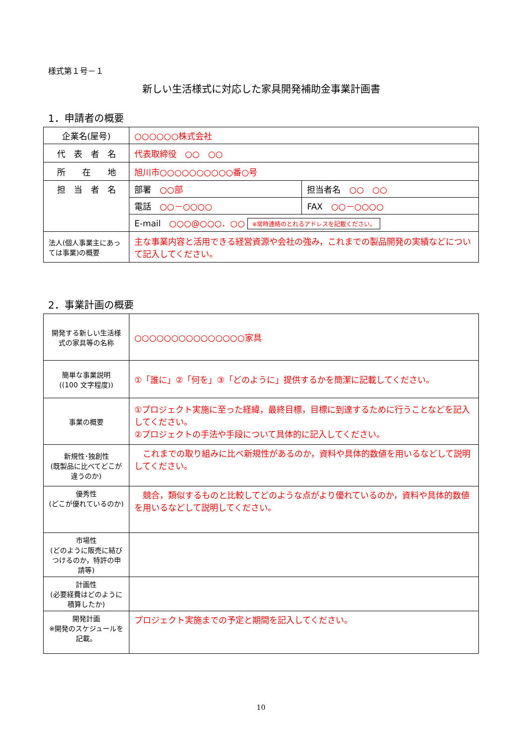様式第１号－１
新しい生活様式に対応した家具開発補助金事業計画書
1．申請者の概要
| 企業名(屋号) | ○○○○○○株式会社 | |
| 代 表 者 名 | 代表取締役 ○○ ○○ | |
| 所 在 地 | 旭川市○○○○○○○○○○番○号 | |
| 担 当 者 名 | 部署 ○○部 | 担当者名 ○○ ○○ |
| | 電話 ○○－○○○○ | FAX ○○－○○○○ |
| | E-mail ○○○@○○○．○○ ※常時連絡のとれるアドレスを記載ください。 | |
| 法人(個人事業主にあっては事業)の概要 | 主な事業内容と活用できる経営資源や会社の強み，これまでの製品開発の実績などについて記入してください。 | |
2．事業計画の概要
| 開発する新しい生活様式の家具等の名称 | ○○○○○○○○○○○○○○○家具 |
| 簡単な事業説明 ((100 文字程度)) | ①「誰に」②「何を」③「どのように」提供するかを簡潔に記載してください。 |
| 事業の概要 | ①プロジェクト実施に至った経緯，最終目標，目標に到達するために行うことなどを記入してください。 ②プロジェクトの手法や手段について具体的に記入してください。 |
| 新規性･独創性 (既製品に比べてどこが違うのか) | これまでの取り組みに比べ新規性があるのか，資料や具体的数値を用いるなどして説明してください。 |
| 優秀性 (どこが優れているのか) | 競合，類似するものと比較してどのような点がより優れているのか，資料や具体的数値を用いるなどして説明してください。 |
| 市場性 (どのように販売に結びつけるのか，特許の申請等) | |
| 計画性 (必要経費はどのように積算したか) | |
| 開発計画 ※開発のスケジュールを記載。 | プロジェクト実施までの予定と期間を記入してください。 |
10